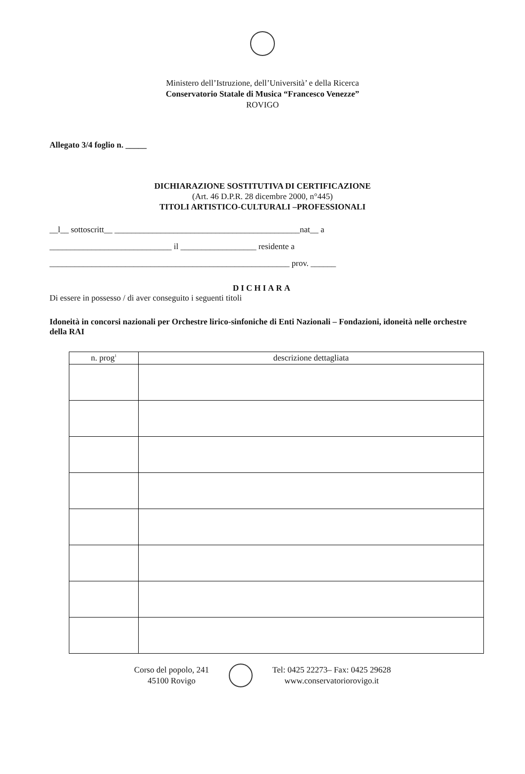Ministero dell’Istruzione, dell’Università’ e della Ricerca
Conservatorio Statale di Musica “Francesco Venezze”
ROVIGO
Allegato 3/4 foglio n. _____
DICHIARAZIONE SOSTITUTIVA DI CERTIFICAZIONE
(Art. 46 D.P.R. 28 dicembre 2000, n°445)
TITOLI ARTISTICO-CULTURALI –PROFESSIONALI
__l__ sottoscritt__ ____________________________________________nat__ a
_____________________________ il __________________ residente a
_________________________________________________________ prov. ______
DICHIARA
Di essere in possesso / di aver conseguito i seguenti titoli
Idoneità in concorsi nazionali per Orchestre lirico-sinfoniche di Enti Nazionali – Fondazioni, idoneità nelle orchestre della RAI
| n. prog<sup>1</sup> | descrizione dettagliata |
| --- | --- |
Corso del popolo, 241
45100 Rovigo
Tel: 0425 22273– Fax: 0425 29628
www.conservatoriorovigo.it